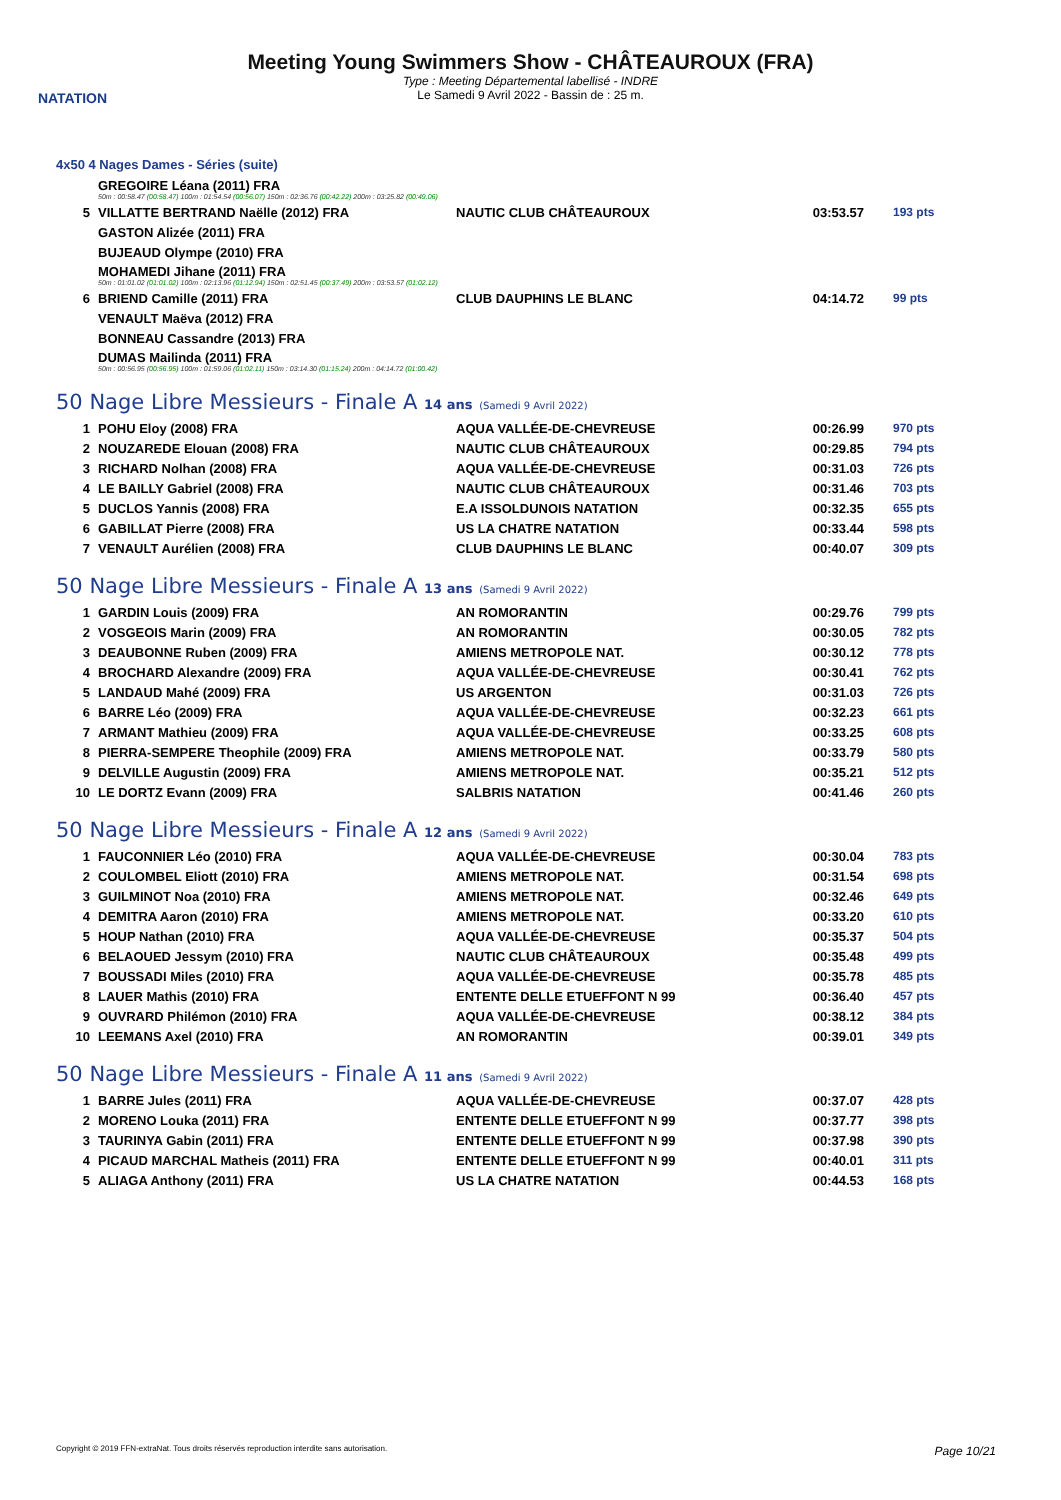NATATION
Meeting Young Swimmers Show - CHÂTEAUROUX (FRA)
Type : Meeting Départemental labellisé - INDRE
Le Samedi 9 Avril 2022 - Bassin de : 25 m.
4x50 4 Nages Dames - Séries (suite)
| | GREGOIRE Léana (2011) FRA 50m : 00:58.47 (00:58.47) 100m : 01:54.54 (00:56.07) 150m : 02:36.76 (00:42.22) 200m : 03:25.82 (00:49.06) | | | |
| 5 | VILLATTE BERTRAND Naëlle (2012) FRA | NAUTIC CLUB CHÂTEAUROUX | 03:53.57 | 193 pts |
| | GASTON Alizée (2011) FRA | | | |
| | BUJEAUD Olympe (2010) FRA | | | |
| | MOHAMEDI Jihane (2011) FRA 50m : 01:01.02 (01:01.02) 100m : 02:13.96 (01:12.94) 150m : 02:51.45 (00:37.49) 200m : 03:53.57 (01:02.12) | | | |
| 6 | BRIEND Camille (2011) FRA | CLUB DAUPHINS LE BLANC | 04:14.72 | 99 pts |
| | VENAULT Maëva (2012) FRA | | | |
| | BONNEAU Cassandre (2013) FRA | | | |
| | DUMAS Mailinda (2011) FRA 50m : 00:56.95 (00:56.95) 100m : 01:59.06 (01:02.11) 150m : 03:14.30 (01:15.24) 200m : 04:14.72 (01:00.42) | | | |
50 Nage Libre Messieurs - Finale A 14 ans (Samedi 9 Avril 2022)
| 1 | POHU Eloy (2008) FRA | AQUA VALLÉE-DE-CHEVREUSE | 00:26.99 | 970 pts |
| 2 | NOUZAREDE Elouan (2008) FRA | NAUTIC CLUB CHÂTEAUROUX | 00:29.85 | 794 pts |
| 3 | RICHARD Nolhan (2008) FRA | AQUA VALLÉE-DE-CHEVREUSE | 00:31.03 | 726 pts |
| 4 | LE BAILLY Gabriel (2008) FRA | NAUTIC CLUB CHÂTEAUROUX | 00:31.46 | 703 pts |
| 5 | DUCLOS Yannis (2008) FRA | E.A ISSOLDUNOIS NATATION | 00:32.35 | 655 pts |
| 6 | GABILLAT Pierre (2008) FRA | US LA CHATRE NATATION | 00:33.44 | 598 pts |
| 7 | VENAULT Aurélien (2008) FRA | CLUB DAUPHINS LE BLANC | 00:40.07 | 309 pts |
50 Nage Libre Messieurs - Finale A 13 ans (Samedi 9 Avril 2022)
| 1 | GARDIN Louis (2009) FRA | AN ROMORANTIN | 00:29.76 | 799 pts |
| 2 | VOSGEOIS Marin (2009) FRA | AN ROMORANTIN | 00:30.05 | 782 pts |
| 3 | DEAUBONNE Ruben (2009) FRA | AMIENS METROPOLE NAT. | 00:30.12 | 778 pts |
| 4 | BROCHARD Alexandre (2009) FRA | AQUA VALLÉE-DE-CHEVREUSE | 00:30.41 | 762 pts |
| 5 | LANDAUD Mahé (2009) FRA | US ARGENTON | 00:31.03 | 726 pts |
| 6 | BARRE Léo (2009) FRA | AQUA VALLÉE-DE-CHEVREUSE | 00:32.23 | 661 pts |
| 7 | ARMANT Mathieu (2009) FRA | AQUA VALLÉE-DE-CHEVREUSE | 00:33.25 | 608 pts |
| 8 | PIERRA-SEMPERE Theophile (2009) FRA | AMIENS METROPOLE NAT. | 00:33.79 | 580 pts |
| 9 | DELVILLE Augustin (2009) FRA | AMIENS METROPOLE NAT. | 00:35.21 | 512 pts |
| 10 | LE DORTZ Evann (2009) FRA | SALBRIS NATATION | 00:41.46 | 260 pts |
50 Nage Libre Messieurs - Finale A 12 ans (Samedi 9 Avril 2022)
| 1 | FAUCONNIER Léo (2010) FRA | AQUA VALLÉE-DE-CHEVREUSE | 00:30.04 | 783 pts |
| 2 | COULOMBEL Eliott (2010) FRA | AMIENS METROPOLE NAT. | 00:31.54 | 698 pts |
| 3 | GUILMINOT Noa (2010) FRA | AMIENS METROPOLE NAT. | 00:32.46 | 649 pts |
| 4 | DEMITRA Aaron (2010) FRA | AMIENS METROPOLE NAT. | 00:33.20 | 610 pts |
| 5 | HOUP Nathan (2010) FRA | AQUA VALLÉE-DE-CHEVREUSE | 00:35.37 | 504 pts |
| 6 | BELAOUED Jessym (2010) FRA | NAUTIC CLUB CHÂTEAUROUX | 00:35.48 | 499 pts |
| 7 | BOUSSADI Miles (2010) FRA | AQUA VALLÉE-DE-CHEVREUSE | 00:35.78 | 485 pts |
| 8 | LAUER Mathis (2010) FRA | ENTENTE DELLE ETUEFFONT N 99 | 00:36.40 | 457 pts |
| 9 | OUVRARD Philémon (2010) FRA | AQUA VALLÉE-DE-CHEVREUSE | 00:38.12 | 384 pts |
| 10 | LEEMANS Axel (2010) FRA | AN ROMORANTIN | 00:39.01 | 349 pts |
50 Nage Libre Messieurs - Finale A 11 ans (Samedi 9 Avril 2022)
| 1 | BARRE Jules (2011) FRA | AQUA VALLÉE-DE-CHEVREUSE | 00:37.07 | 428 pts |
| 2 | MORENO Louka (2011) FRA | ENTENTE DELLE ETUEFFONT N 99 | 00:37.77 | 398 pts |
| 3 | TAURINYA Gabin (2011) FRA | ENTENTE DELLE ETUEFFONT N 99 | 00:37.98 | 390 pts |
| 4 | PICAUD MARCHAL Matheis (2011) FRA | ENTENTE DELLE ETUEFFONT N 99 | 00:40.01 | 311 pts |
| 5 | ALIAGA Anthony (2011) FRA | US LA CHATRE NATATION | 00:44.53 | 168 pts |
Copyright © 2019 FFN-extraNat. Tous droits réservés reproduction interdite sans autorisation. Page 10/21